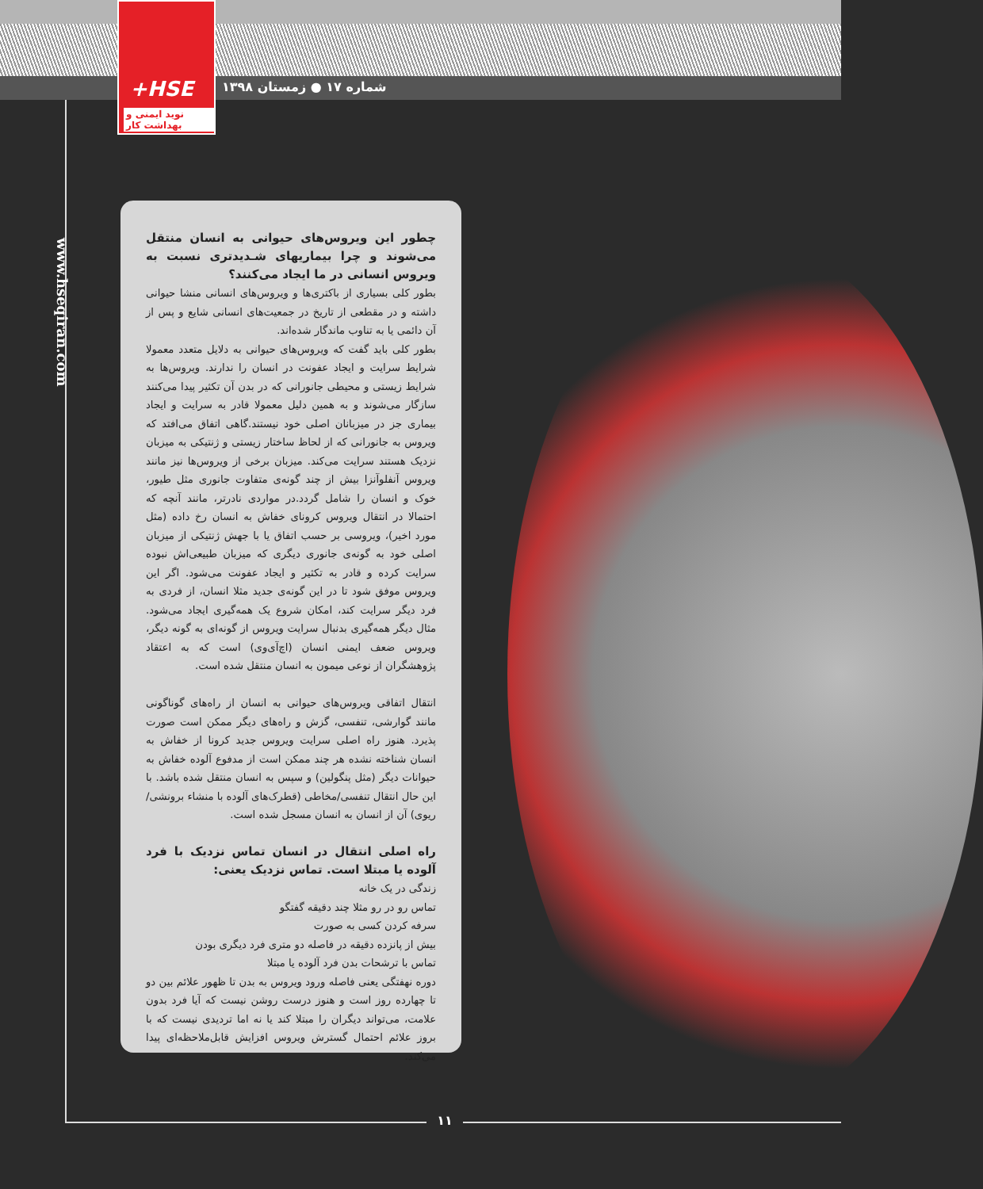+HSE
نوید ایمنی و بهداشت کار
شماره ۱۷ ● زمستان ۱۳۹۸
www.hseqiran.com
چطور این ویروس‌های حیوانی به انسان منتقل می‌شوند و چرا بیماریهای شـدیدتری نسبت به ویروس انسانی در ما ایجاد می‌کنند؟
بطور کلی بسیاری از باکتری‌ها و ویروس‌های انسانی منشا حیوانی داشته و در مقطعی از تاریخ در جمعیت‌های انسانی شایع و پس از آن دائمی یا به تناوب ماندگار شده‌اند.
بطور کلی باید گفت که ویروس‌های حیوانی به دلایل متعدد معمولا شرایط سرایت و ایجاد عفونت در انسان را ندارند. ویروس‌ها به شرایط زیستی و محیطی جانورانی که در بدن آن تکثیر پیدا می‌کنند سازگار می‌شوند و به همین دلیل معمولا قادر به سرایت و ایجاد بیماری جز در میزبانان اصلی خود نیستند.گاهی اتفاق می‌افتد که ویروس به جانورانی که از لحاظ ساختار زیستی و ژنتیکی به میزبان نزدیک هستند سرایت می‌کند. میزبان برخی از ویروس‌ها نیز مانند ویروس آنفلوآنزا بیش از چند گونه‌ی متفاوت جانوری مثل طیور، خوک و انسان را شامل گردد.در مواردی نادرتر، مانند آنچه که احتمالا در انتقال ویروس کرونای خفاش به انسان رخ داده (مثل مورد اخیر)، ویروسی بر حسب اتفاق یا با جهش ژنتیکی از میزبان اصلی خود به گونه‌ی جانوری دیگری که میزبان طبیعی‌اش نبوده سرایت کرده و قادر به تکثیر و ایجاد عفونت می‌شود. اگر این ویروس موفق شود تا در این گونه‌ی جدید مثلا انسان، از فردی به فرد دیگر سرایت کند، امکان شروع یک همه‌گیری ایجاد می‌شود. مثال دیگر همه‌گیری بدنبال سرایت ویروس از گونه‌ای به گونه دیگر، ویروس ضعف ایمنی انسان (اچ‌آی‌وی) است که به اعتقاد پژوهشگران از نوعی میمون به انسان منتقل شده است.
انتقال اتفاقی ویروس‌های حیوانی به انسان از راه‌های گوناگونی مانند گوارشی، تنفسی، گزش و راه‌های دیگر ممکن است صورت پذیرد. هنوز راه اصلی سرایت ویروس جدید کرونا از خفاش به انسان شناخته نشده هر چند ممکن است از مدفوع آلوده خفاش به حیوانات دیگر (مثل پنگولین) و سپس به انسان منتقل شده باشد. با این حال انتقال تنفسی/مخاطی (قطرک‌های آلوده با منشاء برونشی/ریوی) آن از انسان به انسان مسجل شده است.
راه اصلی انتقال در انسان تماس نزدیک با فرد آلوده یا مبتلا است. تماس نزدیک یعنی:
زندگی در یک خانه
تماس رو در رو مثلا چند دقیقه گفتگو
سرفه کردن کسی به صورت
بیش از پانزده دقیقه در فاصله دو متری فرد دیگری بودن
تماس با ترشحات بدن فرد آلوده یا مبتلا
دوره نهفتگی یعنی فاصله ورود ویروس به بدن تا ظهور علائم بین دو تا چهارده روز است و هنوز درست روشن نیست که آیا فرد بدون علامت، می‌تواند دیگران را مبتلا کند یا نه اما تردیدی نیست که با بروز علائم احتمال گسترش ویروس افزایش قابل‌ملاحظه‌ای پیدا می‌کند.
۱۱